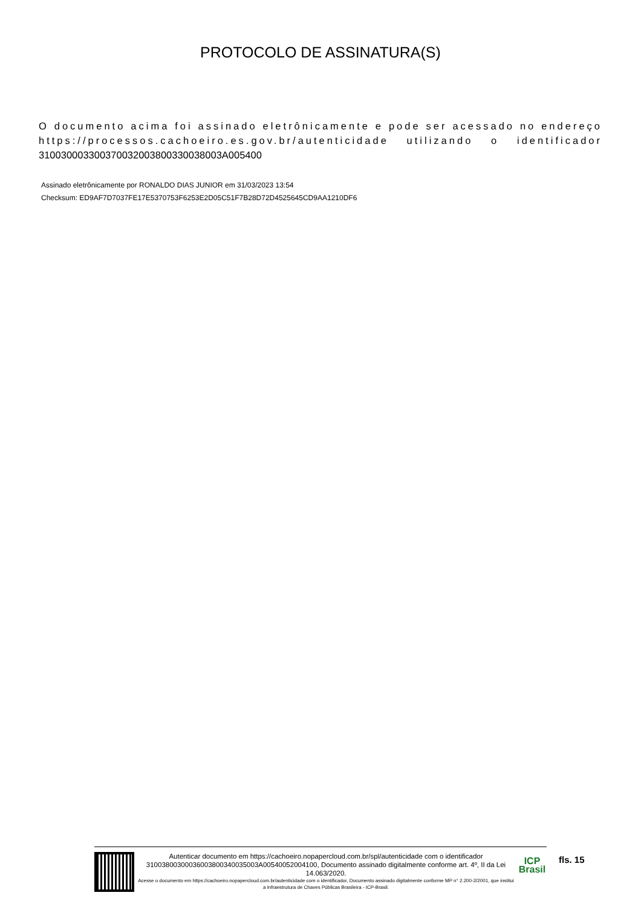PROTOCOLO DE ASSINATURA(S)
O documento acima foi assinado eletrônicamente e pode ser acessado no endereço https://processos.cachoeiro.es.gov.br/autenticidade utilizando o identificador 310030003300370032003800330038003A005400
Assinado eletrônicamente por RONALDO DIAS JUNIOR em 31/03/2023 13:54
Checksum: ED9AF7D7037FE17E5370753F6253E2D05C51F7B28D72D4525645CD9AA1210DF6
Autenticar documento em https://cachoeiro.nopapercloud.com.br/spl/autenticidade com o identificador 31003800300036003800340035003A00540052004100, Documento assinado digitalmente conforme art. 4º, II da Lei 14.063/2020.
Acesse o documento em https://cachoeiro.nopapercloud.com.br/autenticidade com o identificador, Documento assinado digitalmente conforme MP n° 2.200-2/2001, que institui a Infraestrutura de Chaves Públicas Brasileira - ICP-Brasil.
ICP
Brasil
fls. 15